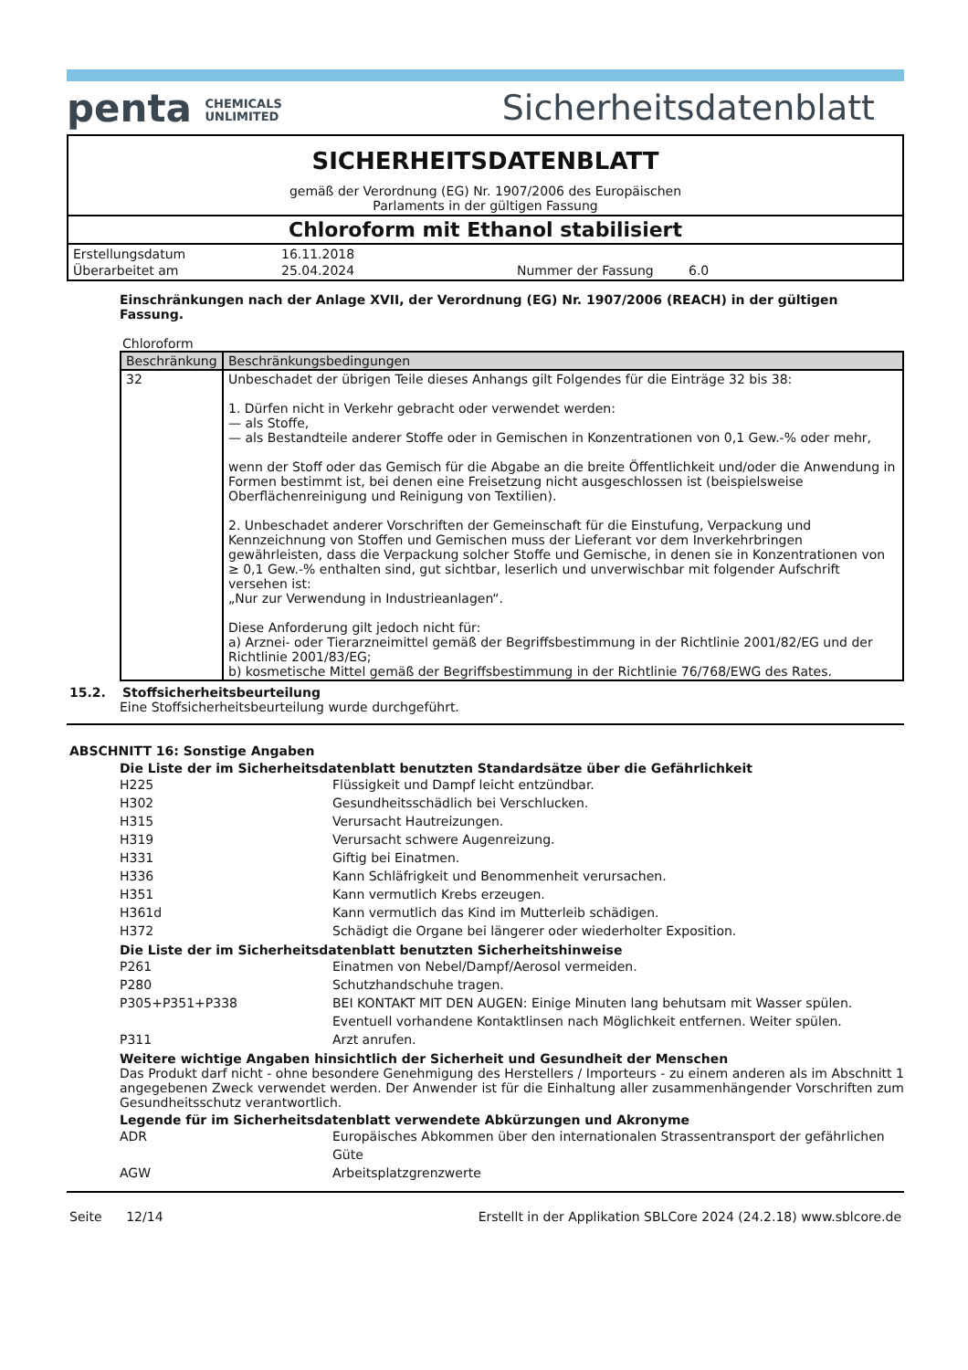penta CHEMICALS
UNLIMITED
Sicherheitsdatenblatt
SICHERHEITSDATENBLATT
gemäß der Verordnung (EG) Nr. 1907/2006 des Europäischen
Parlaments in der gültigen Fassung
Chloroform mit Ethanol stabilisiert
| Erstellungsdatum | 16.11.2018 | | |
| Überarbeitet am | 25.04.2024 | Nummer der Fassung | 6.0 |
Einschränkungen nach der Anlage XVII, der Verordnung (EG) Nr. 1907/2006 (REACH) in der gültigen Fassung.
Chloroform
| Beschränkung | Beschränkungsbedingungen |
| --- | --- |
| 32 | Unbeschadet der übrigen Teile dieses Anhangs gilt Folgendes für die Einträge 32 bis 38: 1. Dürfen nicht in Verkehr gebracht oder verwendet werden: — als Stoffe, — als Bestandteile anderer Stoffe oder in Gemischen in Konzentrationen von 0,1 Gew.-% oder mehr, wenn der Stoff oder das Gemisch für die Abgabe an die breite Öffentlichkeit und/oder die Anwendung in Formen bestimmt ist, bei denen eine Freisetzung nicht ausgeschlossen ist (beispielsweise Oberflächenreinigung und Reinigung von Textilien). 2. Unbeschadet anderer Vorschriften der Gemeinschaft für die Einstufung, Verpackung und Kennzeichnung von Stoffen und Gemischen muss der Lieferant vor dem Inverkehrbringen gewährleisten, dass die Verpackung solcher Stoffe und Gemische, in denen sie in Konzentrationen von ≥ 0,1 Gew.-% enthalten sind, gut sichtbar, leserlich und unverwischbar mit folgender Aufschrift versehen ist: „Nur zur Verwendung in Industrieanlagen“. Diese Anforderung gilt jedoch nicht für: a) Arznei- oder Tierarzneimittel gemäß der Begriffsbestimmung in der Richtlinie 2001/82/EG und der Richtlinie 2001/83/EG; b) kosmetische Mittel gemäß der Begriffsbestimmung in der Richtlinie 76/768/EWG des Rates. |
15.2. Stoffsicherheitsbeurteilung
Eine Stoffsicherheitsbeurteilung wurde durchgeführt.
ABSCHNITT 16: Sonstige Angaben
Die Liste der im Sicherheitsdatenblatt benutzten Standardsätze über die Gefährlichkeit
H225 Flüssigkeit und Dampf leicht entzündbar.
H302 Gesundheitsschädlich bei Verschlucken.
H315 Verursacht Hautreizungen.
H319 Verursacht schwere Augenreizung.
H331 Giftig bei Einatmen.
H336 Kann Schläfrigkeit und Benommenheit verursachen.
H351 Kann vermutlich Krebs erzeugen.
H361d Kann vermutlich das Kind im Mutterleib schädigen.
H372 Schädigt die Organe bei längerer oder wiederholter Exposition.
Die Liste der im Sicherheitsdatenblatt benutzten Sicherheitshinweise
P261 Einatmen von Nebel/Dampf/Aerosol vermeiden.
P280 Schutzhandschuhe tragen.
P305+P351+P338 BEI KONTAKT MIT DEN AUGEN: Einige Minuten lang behutsam mit Wasser spülen. Eventuell vorhandene Kontaktlinsen nach Möglichkeit entfernen. Weiter spülen.
P311 Arzt anrufen.
Weitere wichtige Angaben hinsichtlich der Sicherheit und Gesundheit der Menschen
Das Produkt darf nicht - ohne besondere Genehmigung des Herstellers / Importeurs - zu einem anderen als im Abschnitt 1 angegebenen Zweck verwendet werden. Der Anwender ist für die Einhaltung aller zusammenhängender Vorschriften zum Gesundheitsschutz verantwortlich.
Legende für im Sicherheitsdatenblatt verwendete Abkürzungen und Akronyme
ADR Europäisches Abkommen über den internationalen Strassentransport der gefährlichen Güte
AGW Arbeitsplatzgrenzwerte
Seite 12/14 Erstellt in der Applikation SBLCore 2024 (24.2.18) www.sblcore.de